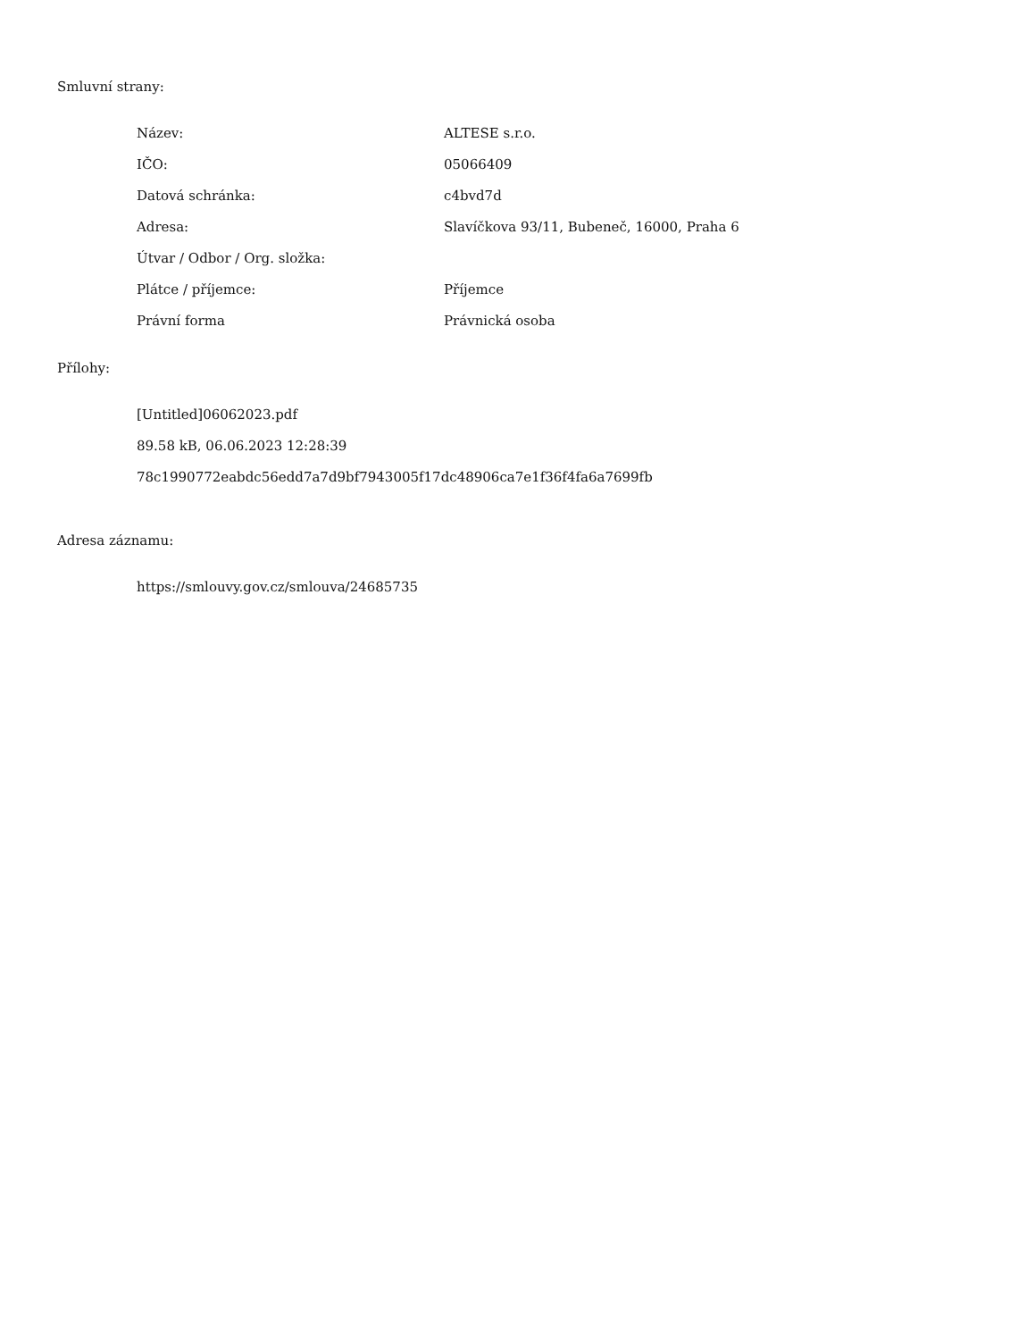Smluvní strany:
| Název: | ALTESE s.r.o. |
| IČO: | 05066409 |
| Datová schránka: | c4bvd7d |
| Adresa: | Slavíčkova 93/11, Bubeneč, 16000, Praha 6 |
| Útvar / Odbor / Org. složka: | |
| Plátce / příjemce: | Příjemce |
| Právní forma | Právnická osoba |
Přílohy:
[Untitled]06062023.pdf
89.58 kB, 06.06.2023 12:28:39
78c1990772eabdc56edd7a7d9bf7943005f17dc48906ca7e1f36f4fa6a7699fb
Adresa záznamu:
https://smlouvy.gov.cz/smlouva/24685735